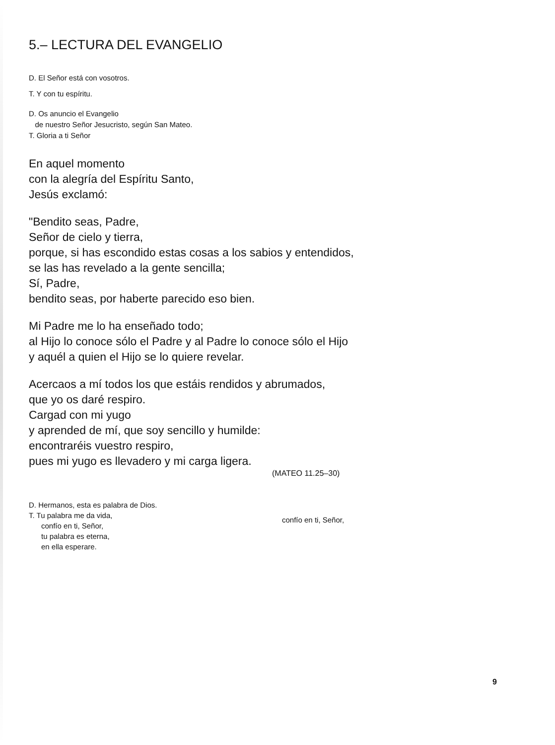5.– LECTURA DEL EVANGELIO
D. El Señor está con vosotros.
T. Y con tu espíritu.
D. Os anuncio el Evangelio
de nuestro Señor Jesucristo, según San Mateo.
T. Gloria a ti Señor
En aquel momento
con la alegría del Espíritu Santo,
Jesús exclamó:
"Bendito seas, Padre,
Señor de cielo y tierra,
porque, si has escondido estas cosas a los sabios y entendidos,
se las has revelado a la gente sencilla;
Sí, Padre,
bendito seas, por haberte parecido eso bien.
Mi Padre me lo ha enseñado todo;
al Hijo lo conoce sólo el Padre y al Padre lo conoce sólo el Hijo
y aquél a quien el Hijo se lo quiere revelar.
Acercaos a mí todos los que estáis rendidos y abrumados,
que yo os daré respiro.
Cargad con mi yugo
y aprended de mí, que soy sencillo y humilde:
encontraréis vuestro respiro,
pues mi yugo es llevadero y mi carga ligera.
(MATEO 11.25–30)
D. Hermanos, esta es palabra de Dios.
T. Tu palabra me da vida,
confío en ti, Señor,
tu palabra es eterna,
en ella esperare.
confío en ti, Señor,
9